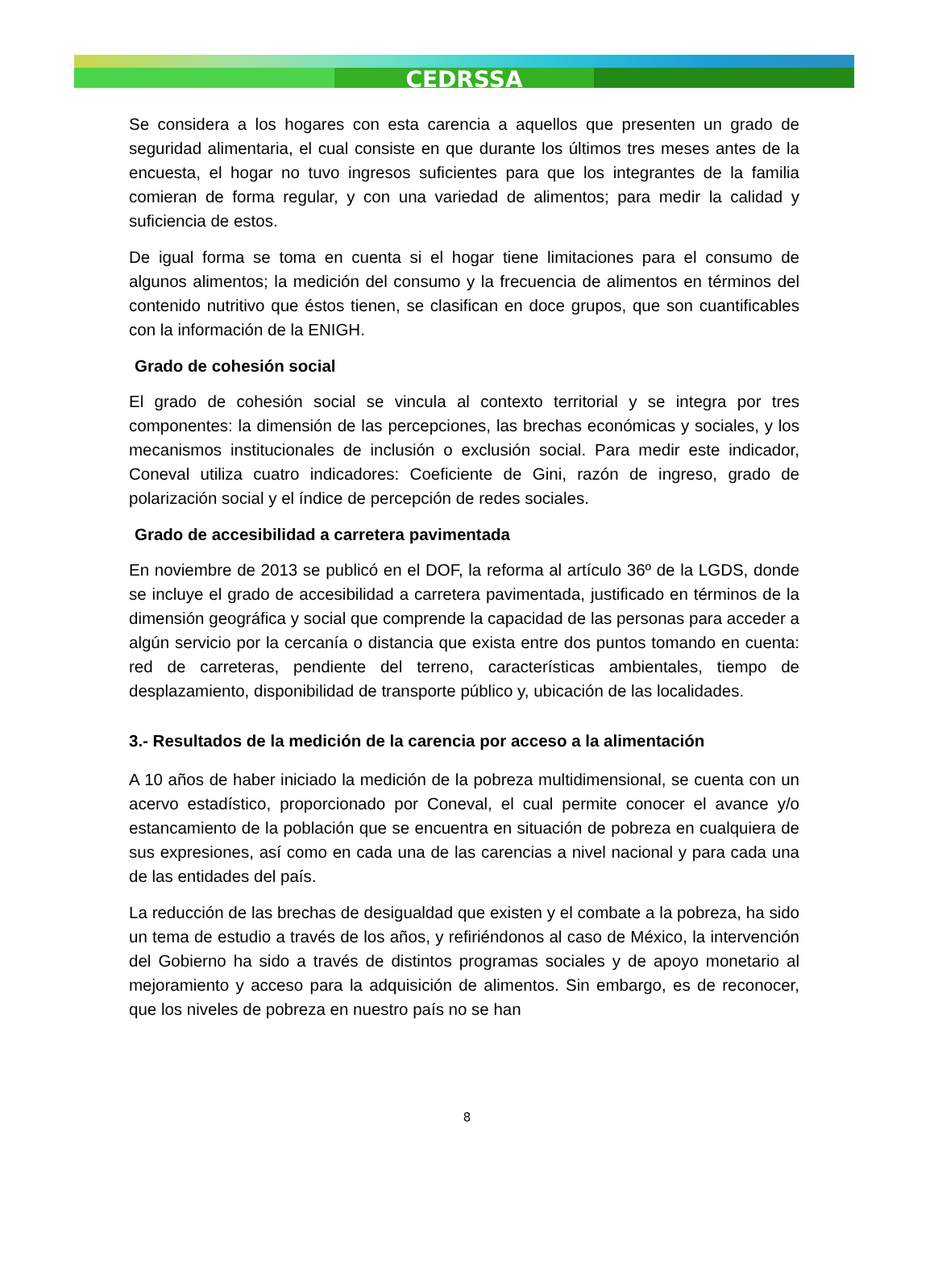CEDRSSA
Se considera a los hogares con esta carencia a aquellos que presenten un grado de seguridad alimentaria, el cual consiste en que durante los últimos tres meses antes de la encuesta, el hogar no tuvo ingresos suficientes para que los integrantes de la familia comieran de forma regular, y con una variedad de alimentos; para medir la calidad y suficiencia de estos.
De igual forma se toma en cuenta si el hogar tiene limitaciones para el consumo de algunos alimentos; la medición del consumo y la frecuencia de alimentos en términos del contenido nutritivo que éstos tienen, se clasifican en doce grupos, que son cuantificables con la información de la ENIGH.
Grado de cohesión social
El grado de cohesión social se vincula al contexto territorial y se integra por tres componentes: la dimensión de las percepciones, las brechas económicas y sociales, y los mecanismos institucionales de inclusión o exclusión social. Para medir este indicador, Coneval utiliza cuatro indicadores: Coeficiente de Gini, razón de ingreso, grado de polarización social y el índice de percepción de redes sociales.
Grado de accesibilidad a carretera pavimentada
En noviembre de 2013 se publicó en el DOF, la reforma al artículo 36º de la LGDS, donde se incluye el grado de accesibilidad a carretera pavimentada, justificado en términos de la dimensión geográfica y social que comprende la capacidad de las personas para acceder a algún servicio por la cercanía o distancia que exista entre dos puntos tomando en cuenta: red de carreteras, pendiente del terreno, características ambientales, tiempo de desplazamiento, disponibilidad de transporte público y, ubicación de las localidades.
3.- Resultados de la medición de la carencia por acceso a la alimentación
A 10 años de haber iniciado la medición de la pobreza multidimensional, se cuenta con un acervo estadístico, proporcionado por Coneval, el cual permite conocer el avance y/o estancamiento de la población que se encuentra en situación de pobreza en cualquiera de sus expresiones, así como en cada una de las carencias a nivel nacional y para cada una de las entidades del país.
La reducción de las brechas de desigualdad que existen y el combate a la pobreza, ha sido un tema de estudio a través de los años, y refiriéndonos al caso de México, la intervención del Gobierno ha sido a través de distintos programas sociales y de apoyo monetario al mejoramiento y acceso para la adquisición de alimentos. Sin embargo, es de reconocer, que los niveles de pobreza en nuestro país no se han
8